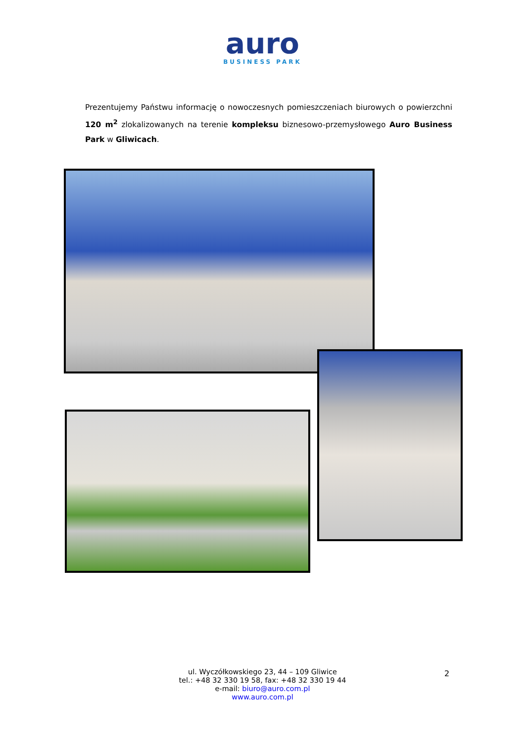auro
BUSINESS PARK
Prezentujemy Państwu informację o nowoczesnych pomieszczeniach biurowych o powierzchni 120 m<sup>2</sup> zlokalizowanych na terenie kompleksu biznesowo-przemysłowego Auro Business Park w Gliwicach.
ul. Wyczółkowskiego 23, 44 – 109 Gliwice
tel.: +48 32 330 19 58, fax: +48 32 330 19 44
e-mail: biuro@auro.com.pl
www.auro.com.pl
2